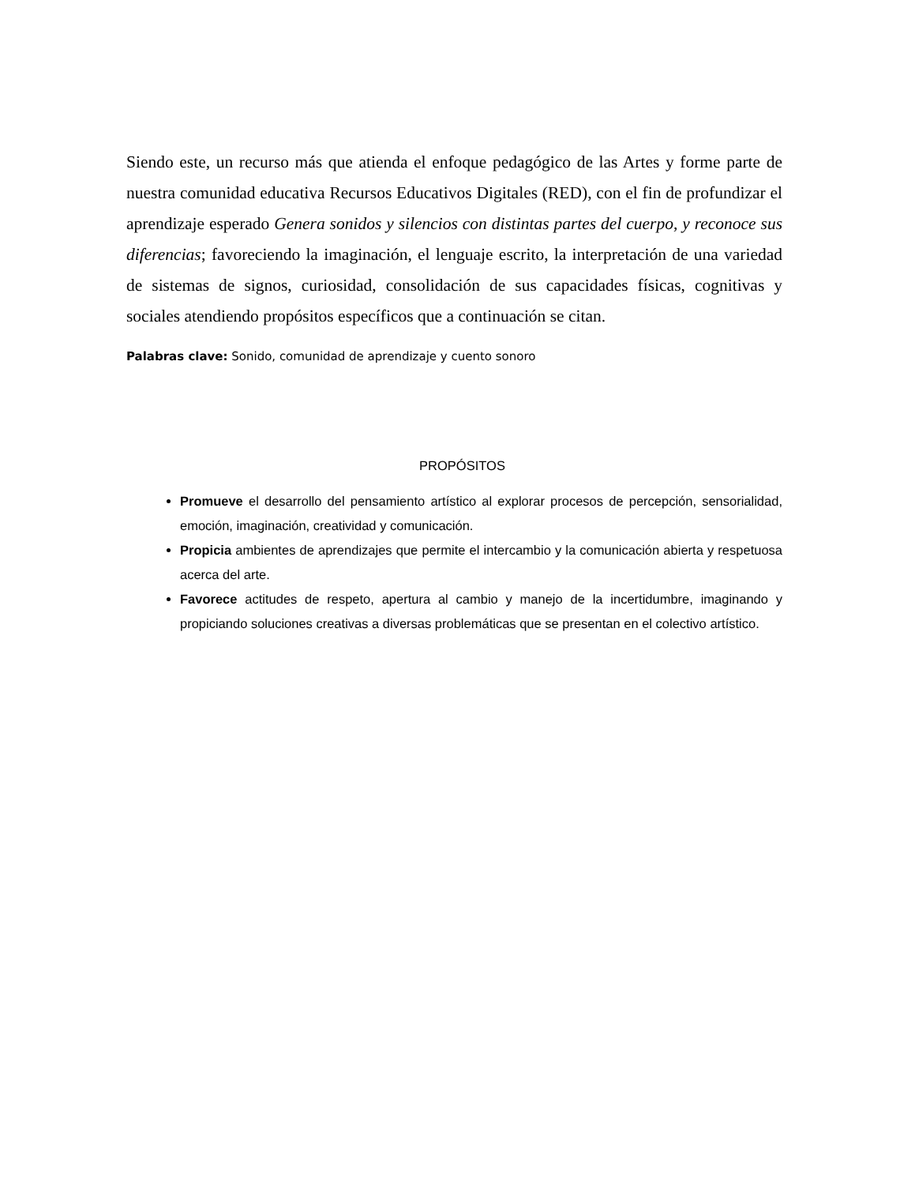Siendo este, un recurso más que atienda el enfoque pedagógico de las Artes y forme parte de nuestra comunidad educativa Recursos Educativos Digitales (RED), con el fin de profundizar el aprendizaje esperado Genera sonidos y silencios con distintas partes del cuerpo, y reconoce sus diferencias; favoreciendo la imaginación, el lenguaje escrito, la interpretación de una variedad de sistemas de signos, curiosidad, consolidación de sus capacidades físicas, cognitivas y sociales atendiendo propósitos específicos que a continuación se citan.
Palabras clave: Sonido, comunidad de aprendizaje y cuento sonoro
PROPÓSITOS
Promueve el desarrollo del pensamiento artístico al explorar procesos de percepción, sensorialidad, emoción, imaginación, creatividad y comunicación.
Propicia ambientes de aprendizajes que permite el intercambio y la comunicación abierta y respetuosa acerca del arte.
Favorece actitudes de respeto, apertura al cambio y manejo de la incertidumbre, imaginando y propiciando soluciones creativas a diversas problemáticas que se presentan en el colectivo artístico.